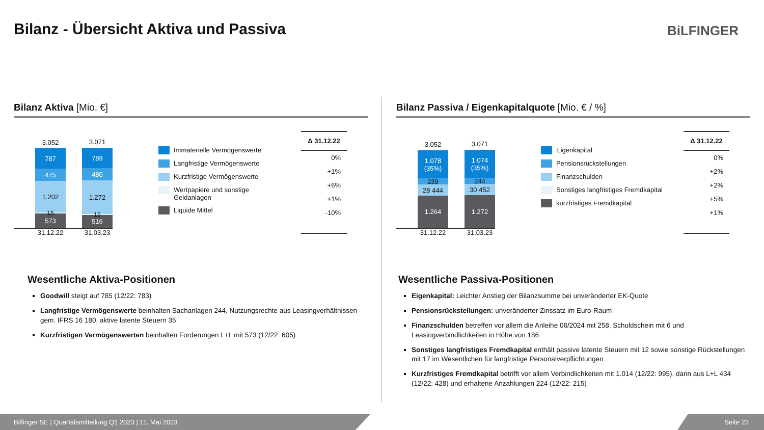Bilanz - Übersicht Aktiva und Passiva
BiLFINGER
Bilanz Aktiva [Mio. €]
3.052
787
475
1.202
15
573
3.071
789
480
1.272
15
516
31.12.22 31.03.23
Immaterielle Vermögenswerte
Langfristige Vermögenswerte
Kurzfristige Vermögenswerte
Wertpapiere und sonstige Geldanlagen
Liquide Mittel
Δ 31.12.22
0%
+1%
+6%
+1%
-10%
Wesentliche Aktiva-Positionen
Goodwill steigt auf 785 (12/22: 783)
Langfristige Vermögenswerte beinhalten Sachanlagen 244, Nutzungsrechte aus Leasingverhältnissen gem. IFRS 16 180, aktive latente Steuern 35
Kurzfristigen Vermögenswerten beinhalten Forderungen L+L mit 573 (12/22: 605)
Bilanz Passiva / Eigenkapitalquote [Mio. € / %]
3.052
1.078
(35%)
239
28 444
1.264
3.071
1.074
(35%)
244
30 452
1.272
31.12.22 31.03.23
Eigenkapital
Pensionsrückstellungen
Finanzschulden
Sonstiges langfristiges Fremdkapital
kurzfristiges Fremdkapital
Δ 31.12.22
0%
+2%
+2%
+5%
+1%
Wesentliche Passiva-Positionen
Eigenkapital: Leichter Anstieg der Bilanzsumme bei unveränderter EK-Quote
Pensionsrückstellungen: unveränderter Zinssatz im Euro-Raum
Finanzschulden betreffen vor allem die Anleihe 06/2024 mit 258, Schuldschein mit 6 und Leasingverbindlichkeiten in Höhe von 186
Sonstiges langfristiges Fremdkapital enthält passive latente Steuern mit 12 sowie sonstige Rückstellungen mit 17 im Wesentlichen für langfristige Personalverpflichtungen
Kurzfristiges Fremdkapital betrifft vor allem Verbindlichkeiten mit 1.014 (12/22: 995), darin aus L+L 434 (12/22: 428) und erhaltene Anzahlungen 224 (12/22: 215)
Bilfinger SE | Quartalsmitteilung Q1 2023 | 11. Mai 2023 Seite 23